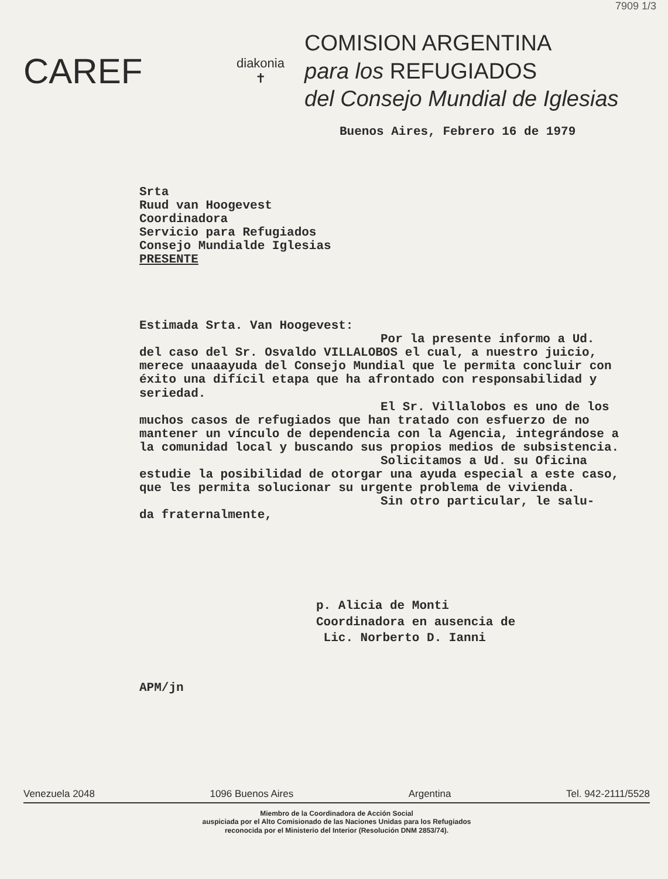7909 1/3
CAREF
diakonia
✝
COMISION ARGENTINA
para los REFUGIADOS
del Consejo Mundial de Iglesias
Buenos Aires, Febrero 16 de 1979
Srta
Ruud van Hoogevest
Coordinadora
Servicio para Refugiados
Consejo Mundialde Iglesias
PRESENTE
Estimada Srta. Van Hoogevest:
Por la presente informo a Ud.
del caso del Sr. Osvaldo VILLALOBOS el cual, a nuestro juicio, merece unaaayuda del Consejo Mundial que le permita concluir con éxito una difícil etapa que ha afrontado con responsabilidad y seriedad.
El Sr. Villalobos es uno de los
muchos casos de refugiados que han tratado con esfuerzo de no mantener un vínculo de dependencia con la Agencia, integrándose a la comunidad local y buscando sus propios medios de subsistencia.
Solicitamos a Ud. su Oficina
estudie la posibilidad de otorgar una ayuda especial a este caso, que les permita solucionar su urgente problema de vivienda.
Sin otro particular, le salu-
da fraternalmente,
p. Alicia de Monti
Coordinadora en ausencia de
Lic. Norberto D. Ianni
APM/jn
Venezuela 2048 1096 Buenos Aires Argentina Tel. 942-2111/5528
Miembro de la Coordinadora de Acción Social
auspiciada por el Alto Comisionado de las Naciones Unidas para los Refugiados
reconocida por el Ministerio del Interior (Resolución DNM 2853/74).